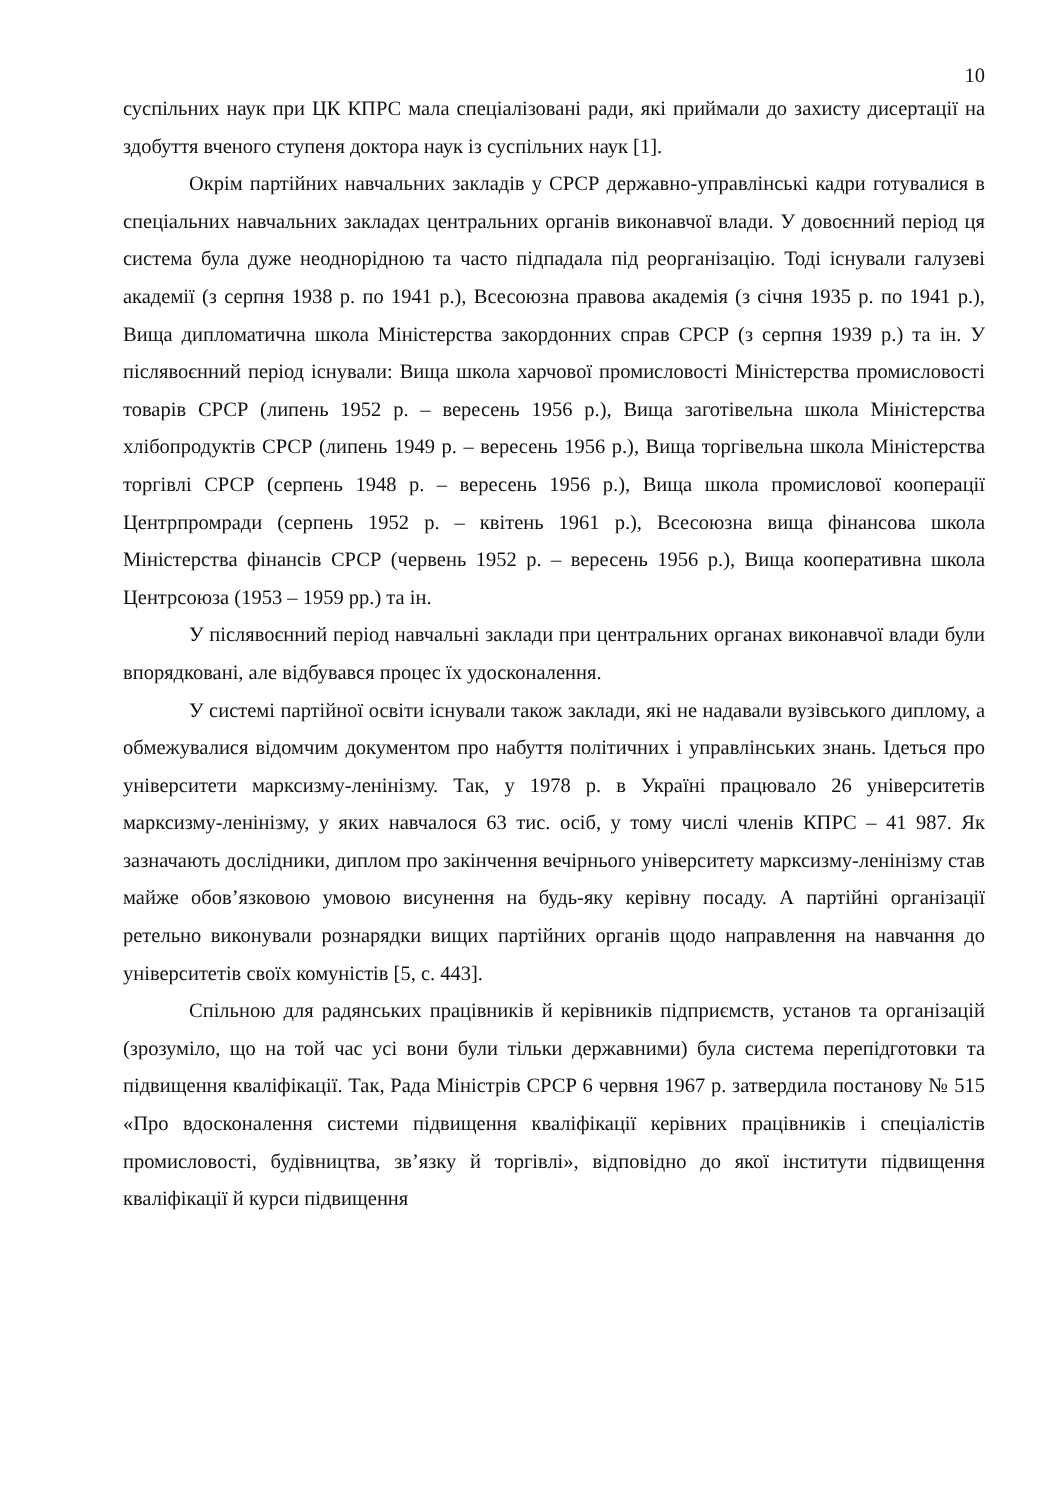10
суспільних наук при ЦК КПРС мала спеціалізовані ради, які приймали до захисту дисертації на здобуття вченого ступеня доктора наук із суспільних наук [1].
Окрім партійних навчальних закладів у СРСР державно-управлінські кадри готувалися в спеціальних навчальних закладах центральних органів виконавчої влади. У довоєнний період ця система була дуже неоднорідною та часто підпадала під реорганізацію. Тоді існували галузеві академії (з серпня 1938 р. по 1941 р.), Всесоюзна правова академія (з січня 1935 р. по 1941 р.), Вища дипломатична школа Міністерства закордонних справ СРСР (з серпня 1939 р.) та ін. У післявоєнний період існували: Вища школа харчової промисловості Міністерства промисловості товарів СРСР (липень 1952 р. – вересень 1956 р.), Вища заготівельна школа Міністерства хлібопродуктів СРСР (липень 1949 р. – вересень 1956 р.), Вища торгівельна школа Міністерства торгівлі СРСР (серпень 1948 р. – вересень 1956 р.), Вища школа промислової кооперації Центрпромради (серпень 1952 р. – квітень 1961 р.), Всесоюзна вища фінансова школа Міністерства фінансів СРСР (червень 1952 р. – вересень 1956 р.), Вища кооперативна школа Центрсоюза (1953 – 1959 рр.) та ін.
У післявоєнний період навчальні заклади при центральних органах виконавчої влади були впорядковані, але відбувався процес їх удосконалення.
У системі партійної освіти існували також заклади, які не надавали вузівського диплому, а обмежувалися відомчим документом про набуття політичних і управлінських знань. Ідеться про університети марксизму-ленінізму. Так, у 1978 р. в Україні працювало 26 університетів марксизму-ленінізму, у яких навчалося 63 тис. осіб, у тому числі членів КПРС – 41 987. Як зазначають дослідники, диплом про закінчення вечірнього університету марксизму-ленінізму став майже обов’язковою умовою висунення на будь-яку керівну посаду. А партійні організації ретельно виконували рознарядки вищих партійних органів щодо направлення на навчання до університетів своїх комуністів [5, с. 443].
Спільною для радянських працівників й керівників підприємств, установ та організацій (зрозуміло, що на той час усі вони були тільки державними) була система перепідготовки та підвищення кваліфікації. Так, Рада Міністрів СРСР 6 червня 1967 р. затвердила постанову № 515 «Про вдосконалення системи підвищення кваліфікації керівних працівників і спеціалістів промисловості, будівництва, зв’язку й торгівлі», відповідно до якої інститути підвищення кваліфікації й курси підвищення